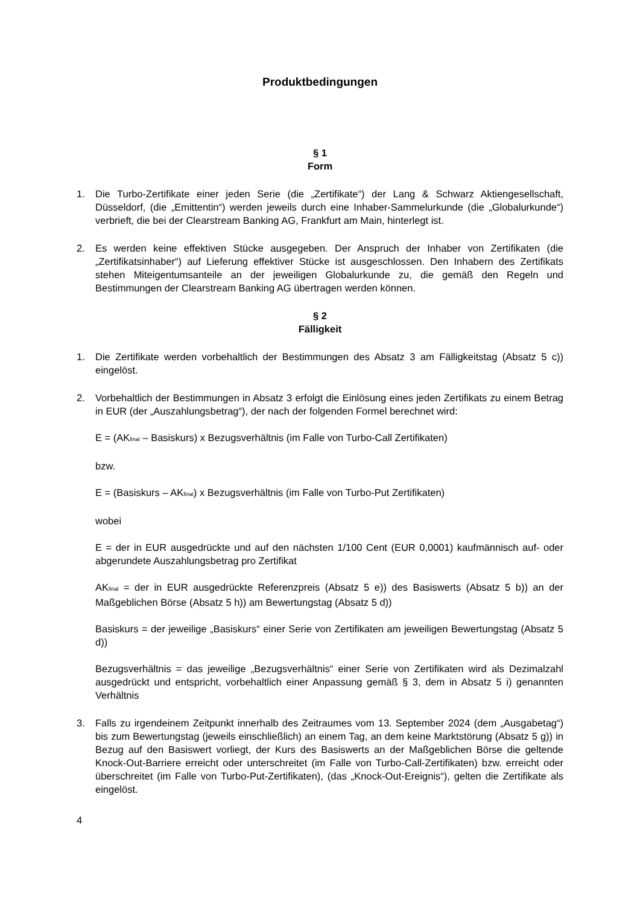Produktbedingungen
§ 1
Form
1. Die Turbo-Zertifikate einer jeden Serie (die „Zertifikate“) der Lang & Schwarz Aktiengesellschaft, Düsseldorf, (die „Emittentin“) werden jeweils durch eine Inhaber-Sammelurkunde (die „Globalurkunde“) verbrieft, die bei der Clearstream Banking AG, Frankfurt am Main, hinterlegt ist.
2. Es werden keine effektiven Stücke ausgegeben. Der Anspruch der Inhaber von Zertifikaten (die „Zertifikatsinhaber“) auf Lieferung effektiver Stücke ist ausgeschlossen. Den Inhabern des Zertifikats stehen Miteigentumsanteile an der jeweiligen Globalurkunde zu, die gemäß den Regeln und Bestimmungen der Clearstream Banking AG übertragen werden können.
§ 2
Fälligkeit
1. Die Zertifikate werden vorbehaltlich der Bestimmungen des Absatz 3 am Fälligkeitstag (Absatz 5 c)) eingelöst.
2. Vorbehaltlich der Bestimmungen in Absatz 3 erfolgt die Einlösung eines jeden Zertifikats zu einem Betrag in EUR (der „Auszahlungsbetrag“), der nach der folgenden Formel berechnet wird:
E = (AK<sub>final</sub> – Basiskurs) x Bezugsverhältnis (im Falle von Turbo-Call Zertifikaten)
bzw.
E = (Basiskurs – AK<sub>final</sub>) x Bezugsverhältnis (im Falle von Turbo-Put Zertifikaten)
wobei
E = der in EUR ausgedrückte und auf den nächsten 1/100 Cent (EUR 0,0001) kaufmännisch auf- oder abgerundete Auszahlungsbetrag pro Zertifikat
AK<sub>final</sub> = der in EUR ausgedrückte Referenzpreis (Absatz 5 e)) des Basiswerts (Absatz 5 b)) an der Maßgeblichen Börse (Absatz 5 h)) am Bewertungstag (Absatz 5 d))
Basiskurs = der jeweilige „Basiskurs“ einer Serie von Zertifikaten am jeweiligen Bewertungstag (Absatz 5 d))
Bezugsverhältnis = das jeweilige „Bezugsverhältnis“ einer Serie von Zertifikaten wird als Dezimalzahl ausgedrückt und entspricht, vorbehaltlich einer Anpassung gemäß § 3, dem in Absatz 5 i) genannten Verhältnis
3. Falls zu irgendeinem Zeitpunkt innerhalb des Zeitraumes vom 13. September 2024 (dem „Ausgabetag“) bis zum Bewertungstag (jeweils einschließlich) an einem Tag, an dem keine Marktstörung (Absatz 5 g)) in Bezug auf den Basiswert vorliegt, der Kurs des Basiswerts an der Maßgeblichen Börse die geltende Knock-Out-Barriere erreicht oder unterschreitet (im Falle von Turbo-Call-Zertifikaten) bzw. erreicht oder überschreitet (im Falle von Turbo-Put-Zertifikaten), (das „Knock-Out-Ereignis“), gelten die Zertifikate als eingelöst.
4